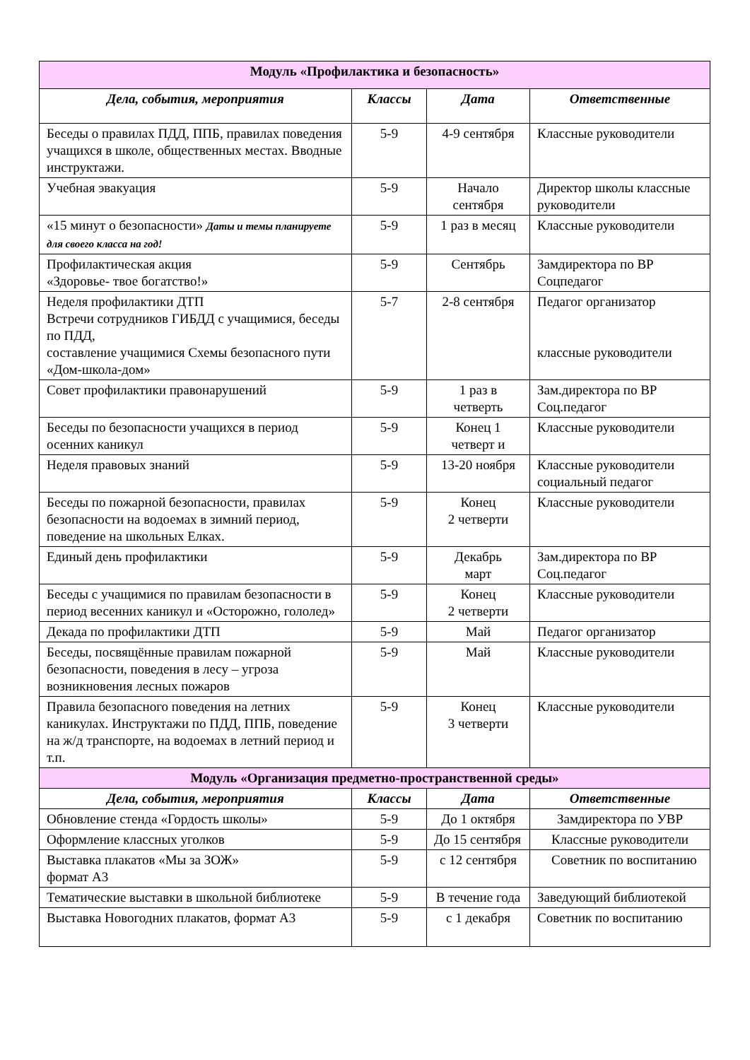| Модуль «Профилактика и безопасность» | | | |
| Дела, события, мероприятия | Классы | Дата | Ответственные |
| Беседы о правилах ПДД, ППБ, правилах поведения учащихся в школе, общественных местах. Вводные инструктажи. | 5-9 | 4-9 сентября | Классные руководители |
| Учебная эвакуация | 5-9 | Начало сентября | Директор школы классные руководители |
| «15 минут о безопасности» Даты и темы планируете для своего класса на год! | 5-9 | 1 раз в месяц | Классные руководители |
| Профилактическая акция «Здоровье- твое богатство!» | 5-9 | Сентябрь | Замдиректора по ВР Соцпедагог |
| Неделя профилактики ДТП Встречи сотрудников ГИБДД с учащимися, беседы по ПДД, составление учащимися Схемы безопасного пути «Дом-школа-дом» | 5-7 | 2-8 сентября | Педагог организатор классные руководители |
| Совет профилактики правонарушений | 5-9 | 1 раз в четверть | Зам.директора по ВР Соц.педагог |
| Беседы по безопасности учащихся в период осенних каникул | 5-9 | Конец 1 четверт и | Классные руководители |
| Неделя правовых знаний | 5-9 | 13-20 ноября | Классные руководители социальный педагог |
| Беседы по пожарной безопасности, правилах безопасности на водоемах в зимний период, поведение на школьных Елках. | 5-9 | Конец 2 четверти | Классные руководители |
| Единый день профилактики | 5-9 | Декабрь март | Зам.директора по ВР Соц.педагог |
| Беседы с учащимися по правилам безопасности в период весенних каникул и «Осторожно, гололед» | 5-9 | Конец 2 четверти | Классные руководители |
| Декада по профилактики ДТП | 5-9 | Май | Педагог организатор |
| Беседы, посвящённые правилам пожарной безопасности, поведения в лесу – угроза возникновения лесных пожаров | 5-9 | Май | Классные руководители |
| Правила безопасного поведения на летних каникулах. Инструктажи по ПДД, ППБ, поведение на ж/д транспорте, на водоемах в летний период и т.п. | 5-9 | Конец 3 четверти | Классные руководители |
| Модуль «Организация предметно-пространственной среды» | | | |
| Дела, события, мероприятия | Классы | Дата | Ответственные |
| Обновление стенда «Гордость школы» | 5-9 | До 1 октября | Замдиректора по УВР |
| Оформление классных уголков | 5-9 | До 15 сентября | Классные руководители |
| Выставка плакатов «Мы за ЗОЖ» формат А3 | 5-9 | с 12 сентября | Советник по воспитанию |
| Тематические выставки в школьной библиотеке | 5-9 | В течение года | Заведующий библиотекой |
| Выставка Новогодних плакатов, формат А3 | 5-9 | с 1 декабря | Советник по воспитанию |